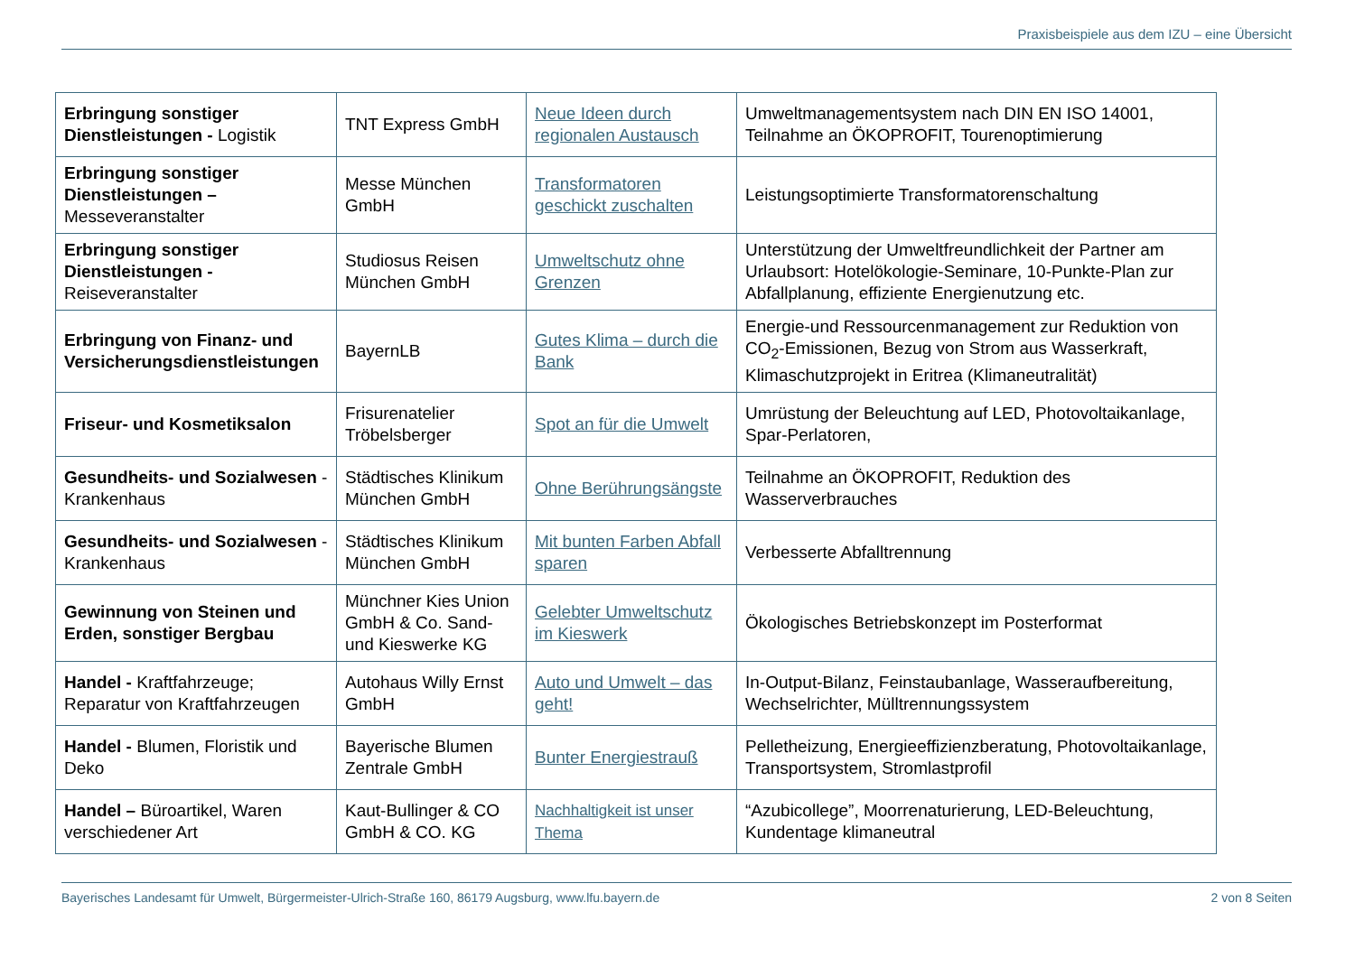Praxisbeispiele aus dem IZU – eine Übersicht
| Erbringung sonstiger Dienstleistungen - Logistik | TNT Express GmbH | Neue Ideen durch regionalen Austausch | Umweltmanagementsystem nach DIN EN ISO 14001, Teilnahme an ÖKOPROFIT, Tourenoptimierung |
| Erbringung sonstiger Dienstleistungen – Messeveranstalter | Messe München GmbH | Transformatoren geschickt zuschalten | Leistungsoptimierte Transformatorenschaltung |
| Erbringung sonstiger Dienstleistungen - Reiseveranstalter | Studiosus Reisen München GmbH | Umweltschutz ohne Grenzen | Unterstützung der Umweltfreundlichkeit der Partner am Urlaubsort: Hotelökologie-Seminare, 10-Punkte-Plan zur Abfallplanung, effiziente Energienutzung etc. |
| Erbringung von Finanz- und Versicherungsdienstleistungen | BayernLB | Gutes Klima – durch die Bank | Energie-und Ressourcenmanagement zur Reduktion von CO<sub>2</sub>-Emissionen, Bezug von Strom aus Wasserkraft, Klimaschutzprojekt in Eritrea (Klimaneutralität) |
| Friseur- und Kosmetiksalon | Frisurenatelier Tröbelsberger | Spot an für die Umwelt | Umrüstung der Beleuchtung auf LED, Photovoltaikanlage, Spar-Perlatoren, |
| Gesundheits- und Sozialwesen - Krankenhaus | Städtisches Klinikum München GmbH | Ohne Berührungsängste | Teilnahme an ÖKOPROFIT, Reduktion des Wasserverbrauches |
| Gesundheits- und Sozialwesen - Krankenhaus | Städtisches Klinikum München GmbH | Mit bunten Farben Abfall sparen | Verbesserte Abfalltrennung |
| Gewinnung von Steinen und Erden, sonstiger Bergbau | Münchner Kies Union GmbH & Co. Sand- und Kieswerke KG | Gelebter Umweltschutz im Kieswerk | Ökologisches Betriebskonzept im Posterformat |
| Handel - Kraftfahrzeuge; Reparatur von Kraftfahrzeugen | Autohaus Willy Ernst GmbH | Auto und Umwelt – das geht! | In-Output-Bilanz, Feinstaubanlage, Wasseraufbereitung, Wechselrichter, Mülltrennungssystem |
| Handel - Blumen, Floristik und Deko | Bayerische Blumen Zentrale GmbH | Bunter Energiestrauß | Pelletheizung, Energieeffizienzberatung, Photovoltaikanlage, Transportsystem, Stromlastprofil |
| Handel – Büroartikel, Waren verschiedener Art | Kaut-Bullinger & CO GmbH & CO. KG | Nachhaltigkeit ist unser Thema | “Azubicollege”, Moorrenaturierung, LED-Beleuchtung, Kundentage klimaneutral |
Bayerisches Landesamt für Umwelt, Bürgermeister-Ulrich-Straße 160, 86179 Augsburg, www.lfu.bayern.de 2 von 8 Seiten